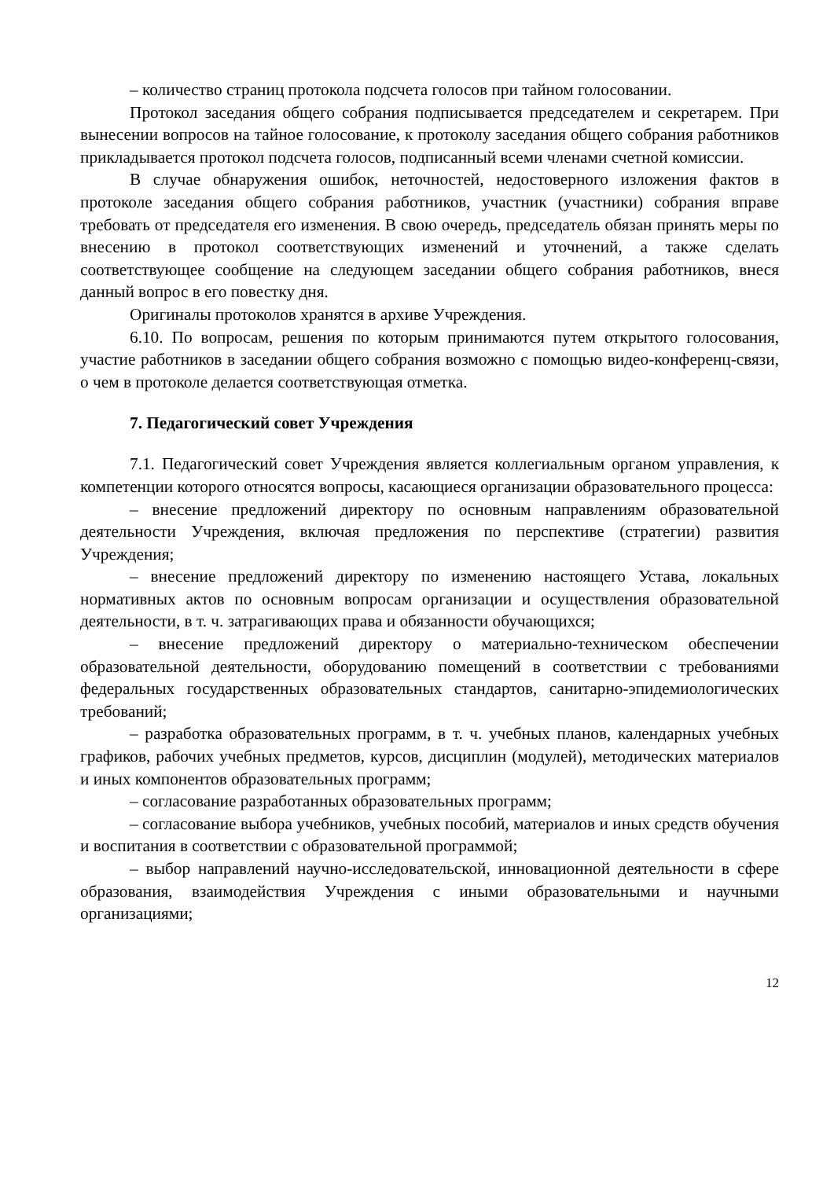– количество страниц протокола подсчета голосов при тайном голосовании.
Протокол заседания общего собрания подписывается председателем и секретарем. При вынесении вопросов на тайное голосование, к протоколу заседания общего собрания работников прикладывается протокол подсчета голосов, подписанный всеми членами счетной комиссии.
В случае обнаружения ошибок, неточностей, недостоверного изложения фактов в протоколе заседания общего собрания работников, участник (участники) собрания вправе требовать от председателя его изменения. В свою очередь, председатель обязан принять меры по внесению в протокол соответствующих изменений и уточнений, а также сделать соответствующее сообщение на следующем заседании общего собрания работников, внеся данный вопрос в его повестку дня.
Оригиналы протоколов хранятся в архиве Учреждения.
6.10. По вопросам, решения по которым принимаются путем открытого голосования, участие работников в заседании общего собрания возможно с помощью видео-конференц-связи, о чем в протоколе делается соответствующая отметка.
7. Педагогический совет Учреждения
7.1. Педагогический совет Учреждения является коллегиальным органом управления, к компетенции которого относятся вопросы, касающиеся организации образовательного процесса:
– внесение предложений директору по основным направлениям образовательной деятельности Учреждения, включая предложения по перспективе (стратегии) развития Учреждения;
– внесение предложений директору по изменению настоящего Устава, локальных нормативных актов по основным вопросам организации и осуществления образовательной деятельности, в т. ч. затрагивающих права и обязанности обучающихся;
– внесение предложений директору о материально-техническом обеспечении образовательной деятельности, оборудованию помещений в соответствии с требованиями федеральных государственных образовательных стандартов, санитарно-эпидемиологических требований;
– разработка образовательных программ, в т. ч. учебных планов, календарных учебных графиков, рабочих учебных предметов, курсов, дисциплин (модулей), методических материалов и иных компонентов образовательных программ;
– согласование разработанных образовательных программ;
– согласование выбора учебников, учебных пособий, материалов и иных средств обучения и воспитания в соответствии с образовательной программой;
– выбор направлений научно-исследовательской, инновационной деятельности в сфере образования, взаимодействия Учреждения с иными образовательными и научными организациями;
12